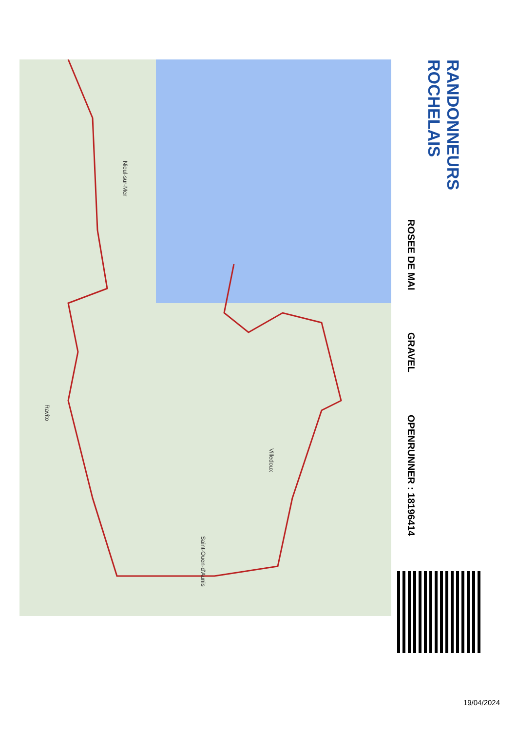Nieul-sur-Mer
Villedoux
Saint-Ouen-d'Aunis
Ravito
RANDONNEURS ROCHELAIS
ROSEE DE MAI
GRAVEL
OPENRUNNER : 18196414
19/04/2024